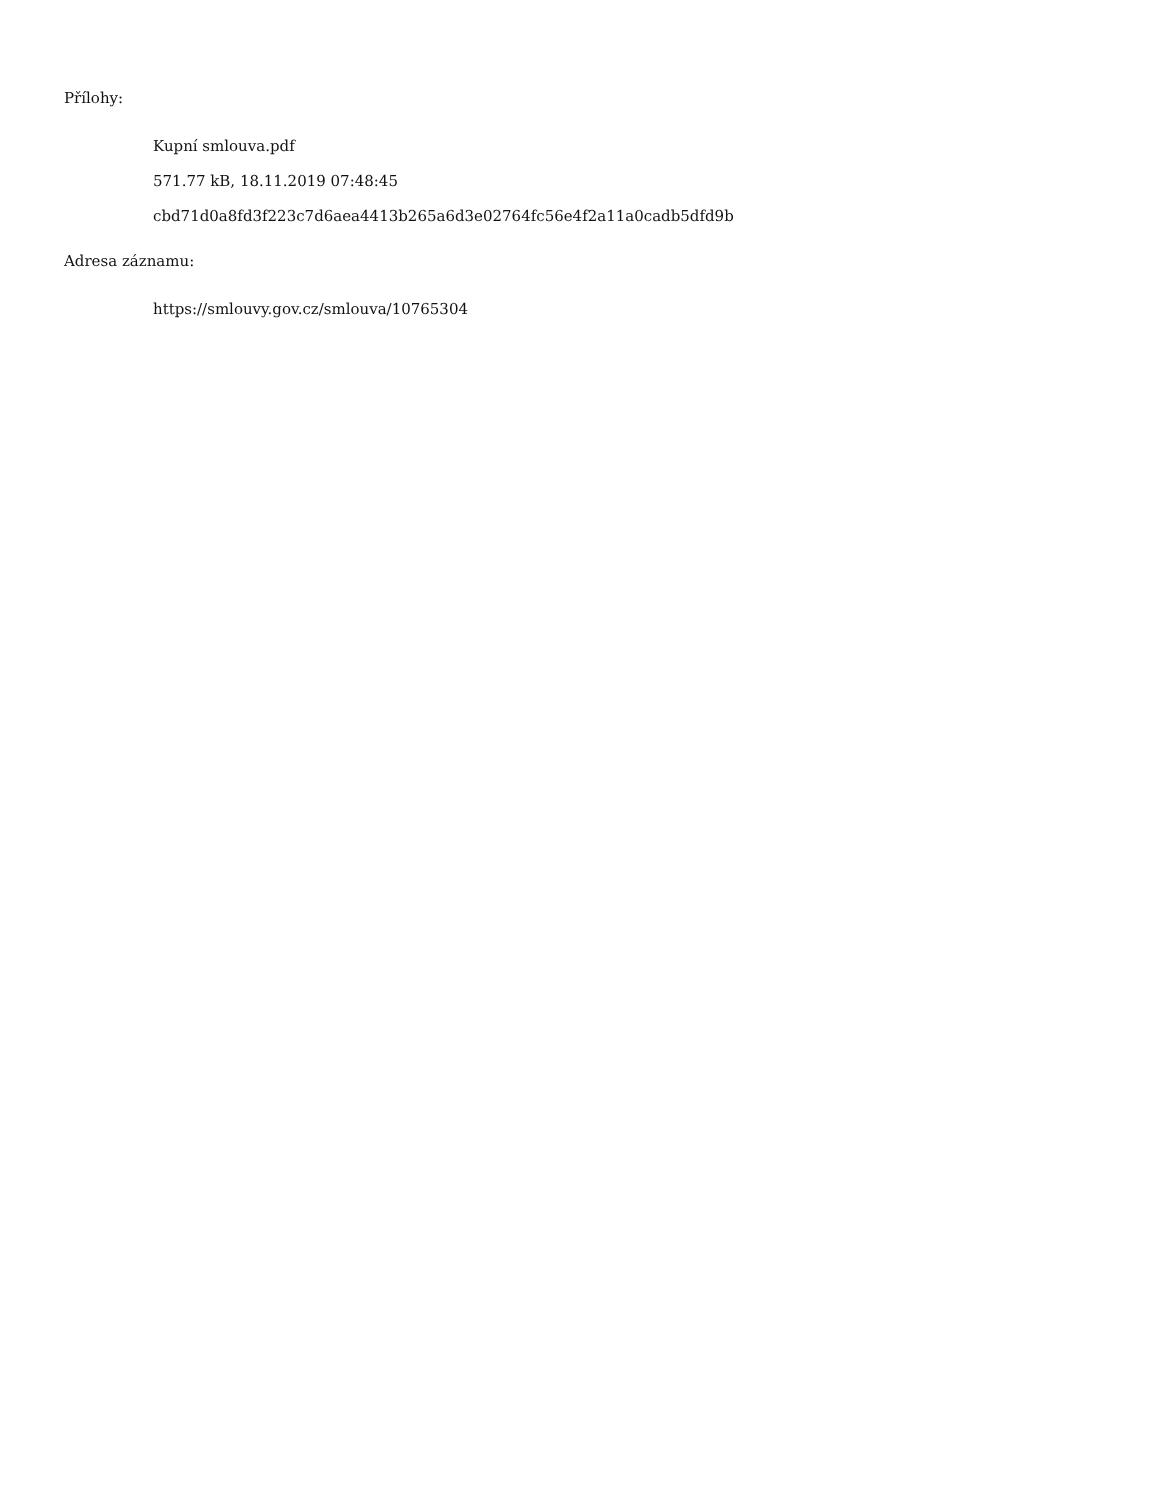Přílohy:
Kupní smlouva.pdf
571.77 kB, 18.11.2019 07:48:45
cbd71d0a8fd3f223c7d6aea4413b265a6d3e02764fc56e4f2a11a0cadb5dfd9b
Adresa záznamu:
https://smlouvy.gov.cz/smlouva/10765304